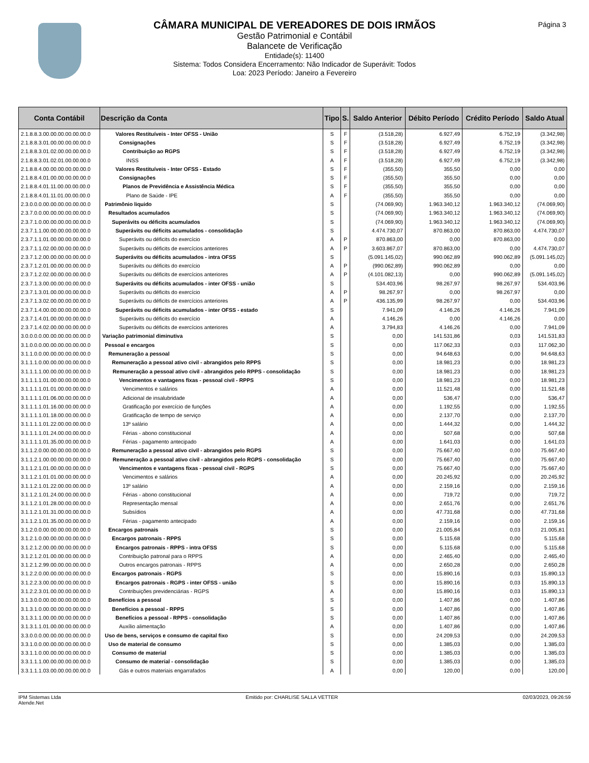Página 3
CÂMARA MUNICIPAL DE VEREADORES DE DOIS IRMÃOS
Gestão Patrimonial e Contábil
Balancete de Verificação
Entidade(s): 11400
Sistema: Todos Considera Encerramento: Não Indicador de Superávit: Todos
Loa: 2023 Período: Janeiro a Fevereiro
| Conta Contábil | Descrição da Conta | Tipo | S. | Saldo Anterior | Débito Período | Crédito Período | Saldo Atual |
| --- | --- | --- | --- | --- | --- | --- | --- |
| 2.1.8.8.3.00.00.00.00.00.00.0 | Valores Restituíveis - Inter OFSS - União | S | F | (3.518,28) | 6.927,49 | 6.752,19 | (3.342,98) |
| 2.1.8.8.3.01.00.00.00.00.00.0 | Consignações | S | F | (3.518,28) | 6.927,49 | 6.752,19 | (3.342,98) |
| 2.1.8.8.3.01.02.00.00.00.00.0 | Contribuição ao RGPS | S | F | (3.518,28) | 6.927,49 | 6.752,19 | (3.342,98) |
| 2.1.8.8.3.01.02.01.00.00.00.0 | INSS | A | F | (3.518,28) | 6.927,49 | 6.752,19 | (3.342,98) |
| 2.1.8.8.4.00.00.00.00.00.00.0 | Valores Restituíveis - Inter OFSS - Estado | S | F | (355,50) | 355,50 | 0,00 | 0,00 |
| 2.1.8.8.4.01.00.00.00.00.00.0 | Consignações | S | F | (355,50) | 355,50 | 0,00 | 0,00 |
| 2.1.8.8.4.01.11.00.00.00.00.0 | Planos de Previdência e Assistência Médica | S | F | (355,50) | 355,50 | 0,00 | 0,00 |
| 2.1.8.8.4.01.11.01.00.00.00.0 | Plano de Saúde - IPE | A | F | (355,50) | 355,50 | 0,00 | 0,00 |
| 2.3.0.0.0.00.00.00.00.00.00.0 | Patrimônio liquido | S | | (74.069,90) | 1.963.340,12 | 1.963.340,12 | (74.069,90) |
| 2.3.7.0.0.00.00.00.00.00.00.0 | Resultados acumulados | S | | (74.069,90) | 1.963.340,12 | 1.963.340,12 | (74.069,90) |
| 2.3.7.1.0.00.00.00.00.00.00.0 | Superávits ou déficits acumulados | S | | (74.069,90) | 1.963.340,12 | 1.963.340,12 | (74.069,90) |
| 2.3.7.1.1.00.00.00.00.00.00.0 | Superávits ou déficits acumulados - consolidação | S | | 4.474.730,07 | 870.863,00 | 870.863,00 | 4.474.730,07 |
| 2.3.7.1.1.01.00.00.00.00.00.0 | Superávits ou déficits do exercício | A | P | 870.863,00 | 0,00 | 870.863,00 | 0,00 |
| 2.3.7.1.1.02.00.00.00.00.00.0 | Superávits ou déficits de exercícios anteriores | A | P | 3.603.867,07 | 870.863,00 | 0,00 | 4.474.730,07 |
| 2.3.7.1.2.00.00.00.00.00.00.0 | Superávits ou déficits acumulados - intra OFSS | S | | (5.091.145,02) | 990.062,89 | 990.062,89 | (5.091.145,02) |
| 2.3.7.1.2.01.00.00.00.00.00.0 | Superávits ou déficits do exercício | A | P | (990.062,89) | 990.062,89 | 0,00 | 0,00 |
| 2.3.7.1.2.02.00.00.00.00.00.0 | Superávits ou déficits de exercícios anteriores | A | P | (4.101.082,13) | 0,00 | 990.062,89 | (5.091.145,02) |
| 2.3.7.1.3.00.00.00.00.00.00.0 | Superávits ou déficits acumulados - inter OFSS - união | S | | 534.403,96 | 98.267,97 | 98.267,97 | 534.403,96 |
| 2.3.7.1.3.01.00.00.00.00.00.0 | Superávits ou déficits do exercício | A | P | 98.267,97 | 0,00 | 98.267,97 | 0,00 |
| 2.3.7.1.3.02.00.00.00.00.00.0 | Superávits ou déficits de exercícios anteriores | A | P | 436.135,99 | 98.267,97 | 0,00 | 534.403,96 |
| 2.3.7.1.4.00.00.00.00.00.00.0 | Superávits ou déficits acumulados - inter OFSS - estado | S | | 7.941,09 | 4.146,26 | 4.146,26 | 7.941,09 |
| 2.3.7.1.4.01.00.00.00.00.00.0 | Superávits ou déficits do exercício | A | | 4.146,26 | 0,00 | 4.146,26 | 0,00 |
| 2.3.7.1.4.02.00.00.00.00.00.0 | Superávits ou déficits de exercícios anteriores | A | | 3.794,83 | 4.146,26 | 0,00 | 7.941,09 |
| 3.0.0.0.0.00.00.00.00.00.00.0 | Variação patrimonial diminutiva | S | | 0,00 | 141.531,86 | 0,03 | 141.531,83 |
| 3.1.0.0.0.00.00.00.00.00.00.0 | Pessoal e encargos | S | | 0,00 | 117.062,33 | 0,03 | 117.062,30 |
| 3.1.1.0.0.00.00.00.00.00.00.0 | Remuneração a pessoal | S | | 0,00 | 94.648,63 | 0,00 | 94.648,63 |
| 3.1.1.1.0.00.00.00.00.00.00.0 | Remuneração a pessoal ativo civil - abrangidos pelo RPPS | S | | 0,00 | 18.981,23 | 0,00 | 18.981,23 |
| 3.1.1.1.1.00.00.00.00.00.00.0 | Remuneração a pessoal ativo civil - abrangidos pelo RPPS - consolidação | S | | 0,00 | 18.981,23 | 0,00 | 18.981,23 |
| 3.1.1.1.1.01.00.00.00.00.00.0 | Vencimentos e vantagens fixas - pessoal civil - RPPS | S | | 0,00 | 18.981,23 | 0,00 | 18.981,23 |
| 3.1.1.1.1.01.01.00.00.00.00.0 | Vencimentos e salários | A | | 0,00 | 11.521,48 | 0,00 | 11.521,48 |
| 3.1.1.1.1.01.06.00.00.00.00.0 | Adicional de insalubridade | A | | 0,00 | 536,47 | 0,00 | 536,47 |
| 3.1.1.1.1.01.16.00.00.00.00.0 | Gratificação por exercício de funções | A | | 0,00 | 1.192,55 | 0,00 | 1.192,55 |
| 3.1.1.1.1.01.18.00.00.00.00.0 | Gratificação de tempo de serviço | A | | 0,00 | 2.137,70 | 0,00 | 2.137,70 |
| 3.1.1.1.1.01.22.00.00.00.00.0 | 13º salário | A | | 0,00 | 1.444,32 | 0,00 | 1.444,32 |
| 3.1.1.1.1.01.24.00.00.00.00.0 | Férias - abono constitucional | A | | 0,00 | 507,68 | 0,00 | 507,68 |
| 3.1.1.1.1.01.35.00.00.00.00.0 | Férias - pagamento antecipado | A | | 0,00 | 1.641,03 | 0,00 | 1.641,03 |
| 3.1.1.2.0.00.00.00.00.00.00.0 | Remuneração a pessoal ativo civil - abrangidos pelo RGPS | S | | 0,00 | 75.667,40 | 0,00 | 75.667,40 |
| 3.1.1.2.1.00.00.00.00.00.00.0 | Remuneração a pessoal ativo civil - abrangidos pelo RGPS - consolidação | S | | 0,00 | 75.667,40 | 0,00 | 75.667,40 |
| 3.1.1.2.1.01.00.00.00.00.00.0 | Vencimentos e vantagens fixas - pessoal civil - RGPS | S | | 0,00 | 75.667,40 | 0,00 | 75.667,40 |
| 3.1.1.2.1.01.01.00.00.00.00.0 | Vencimentos e salários | A | | 0,00 | 20.245,92 | 0,00 | 20.245,92 |
| 3.1.1.2.1.01.22.00.00.00.00.0 | 13º salário | A | | 0,00 | 2.159,16 | 0,00 | 2.159,16 |
| 3.1.1.2.1.01.24.00.00.00.00.0 | Férias - abono constitucional | A | | 0,00 | 719,72 | 0,00 | 719,72 |
| 3.1.1.2.1.01.28.00.00.00.00.0 | Representação mensal | A | | 0,00 | 2.651,76 | 0,00 | 2.651,76 |
| 3.1.1.2.1.01.31.00.00.00.00.0 | Subsídios | A | | 0,00 | 47.731,68 | 0,00 | 47.731,68 |
| 3.1.1.2.1.01.35.00.00.00.00.0 | Férias - pagamento antecipado | A | | 0,00 | 2.159,16 | 0,00 | 2.159,16 |
| 3.1.2.0.0.00.00.00.00.00.00.0 | Encargos patronais | S | | 0,00 | 21.005,84 | 0,03 | 21.005,81 |
| 3.1.2.1.0.00.00.00.00.00.00.0 | Encargos patronais - RPPS | S | | 0,00 | 5.115,68 | 0,00 | 5.115,68 |
| 3.1.2.1.2.00.00.00.00.00.00.0 | Encargos patronais - RPPS - intra OFSS | S | | 0,00 | 5.115,68 | 0,00 | 5.115,68 |
| 3.1.2.1.2.01.00.00.00.00.00.0 | Contribuição patronal para o RPPS | A | | 0,00 | 2.465,40 | 0,00 | 2.465,40 |
| 3.1.2.1.2.99.00.00.00.00.00.0 | Outros encargos patronais - RPPS | A | | 0,00 | 2.650,28 | 0,00 | 2.650,28 |
| 3.1.2.2.0.00.00.00.00.00.00.0 | Encargos patronais - RGPS | S | | 0,00 | 15.890,16 | 0,03 | 15.890,13 |
| 3.1.2.2.3.00.00.00.00.00.00.0 | Encargos patronais - RGPS - inter OFSS - união | S | | 0,00 | 15.890,16 | 0,03 | 15.890,13 |
| 3.1.2.2.3.01.00.00.00.00.00.0 | Contribuições previdenciárias - RGPS | A | | 0,00 | 15.890,16 | 0,03 | 15.890,13 |
| 3.1.3.0.0.00.00.00.00.00.00.0 | Benefícios a pessoal | S | | 0,00 | 1.407,86 | 0,00 | 1.407,86 |
| 3.1.3.1.0.00.00.00.00.00.00.0 | Benefícios a pessoal - RPPS | S | | 0,00 | 1.407,86 | 0,00 | 1.407,86 |
| 3.1.3.1.1.00.00.00.00.00.00.0 | Benefícios a pessoal - RPPS - consolidação | S | | 0,00 | 1.407,86 | 0,00 | 1.407,86 |
| 3.1.3.1.1.01.00.00.00.00.00.0 | Auxílio alimentação | A | | 0,00 | 1.407,86 | 0,00 | 1.407,86 |
| 3.3.0.0.0.00.00.00.00.00.00.0 | Uso de bens, serviços e consumo de capital fixo | S | | 0,00 | 24.209,53 | 0,00 | 24.209,53 |
| 3.3.1.0.0.00.00.00.00.00.00.0 | Uso de material de consumo | S | | 0,00 | 1.385,03 | 0,00 | 1.385,03 |
| 3.3.1.1.0.00.00.00.00.00.00.0 | Consumo de material | S | | 0,00 | 1.385,03 | 0,00 | 1.385,03 |
| 3.3.1.1.1.00.00.00.00.00.00.0 | Consumo de material - consolidação | S | | 0,00 | 1.385,03 | 0,00 | 1.385,03 |
| 3.3.1.1.1.03.00.00.00.00.00.0 | Gás e outros materiais engarrafados | A | | 0,00 | 120,00 | 0,00 | 120,00 |
IPM Sistemas Ltda
Atende.Net
Emitido por: CHARLISE SALLA VETTER
02/03/2023, 09:26:59